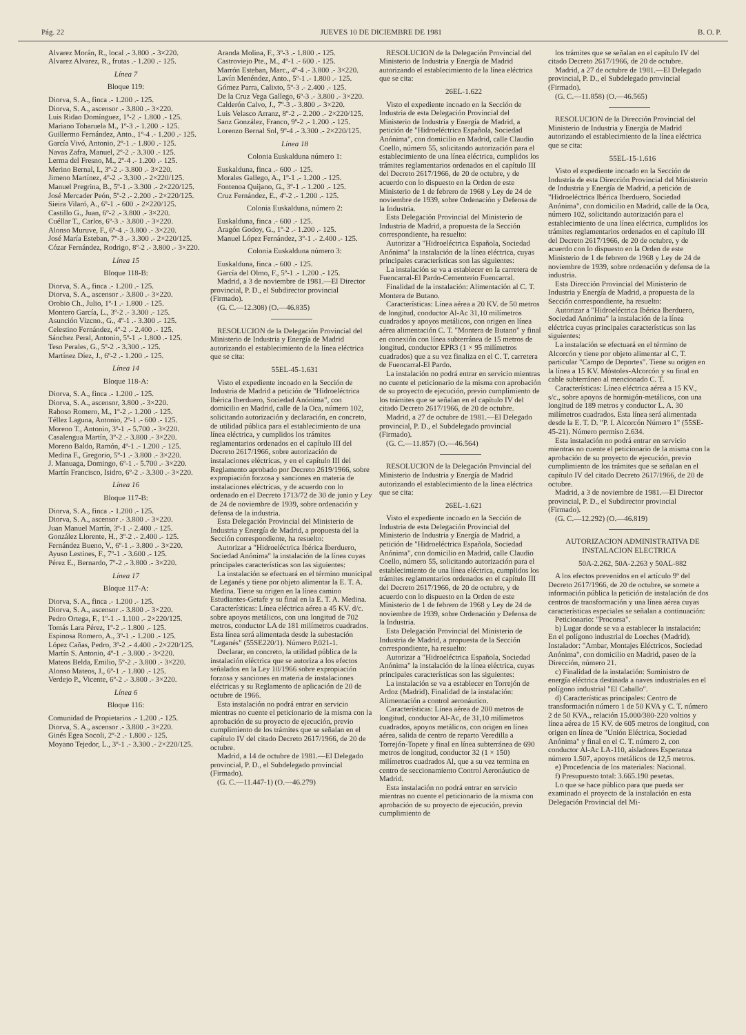Pág. 22 JUEVES 10 DE DICIEMBRE DE 1981 B. O. P.
Alvarez Morán, R., local .- 3.800 .- 3×220.
Alvarez Alvarez, R., frutas .- 1.200 .- 125.
Línea 7
Bloque 119:
Diorva, S. A., finca .- 1.200 .- 125.
Diorva, S. A., ascensor .- 3.800 .- 3×220.
Luis Ridao Domínguez, 1º-2 .- 1.800 .- 125.
Mariano Tobaruela M., 1º-3 .- 1.200 .- 125.
Guillermo Fernández, Anto., 1º-4 .- 1.200 .- 125.
García Vivó, Antonio, 2º-1 .- 1.800 .- 125.
Navas Zafra, Manuel, 2º-2 .- 3.300 .- 125.
Lerma del Fresno, M., 2º-4 .- 1.200 .- 125.
Merino Bernal, I., 3º-2 .- 3.800 .- 3×220.
Jimeno Martínez, 4º-2 .- 3.300 .- 2×220/125.
Manuel Pregrina, B., 5º-1 .- 3.300 .- 2×220/125.
José Mercader Peón, 5º-2 .- 2.200 .- 2×220/125.
Sieira Vilaró, A., 6º-1 .- 600 .- 2×220/125.
Castillo G., Juan, 6º-2 .- 3.800 .- 3×220.
Cuéllar T., Carlos, 6º-3 .- 3.800 .- 3×220.
Alonso Muruve, F., 6º-4 .- 3.800 .- 3×220.
José María Esteban, 7º-3 .- 3.300 .- 2×220/125.
Cózar Fernández, Rodrigo, 8º-2 .- 3.800 .- 3×220.
Línea 15
Bloque 118-B:
Diorva, S. A., finca .- 1.200 .- 125.
Diorva, S. A., ascensor .- 3.800 .- 3×220.
Orobio Ch., Julio, 1º-1 .- 1.800 .- 125.
Montero García, L., 3º-2 .- 3.300 .- 125.
Asunción Vizcno., G., 4º-1 .- 3.300 .- 125.
Celestino Fernández, 4º-2 .- 2.400 .- 125.
Sánchez Peral, Antonio, 5º-1 .- 1.800 .- 125.
Teso Perales, G., 5º-2 .- 3.300 .- 125.
Martínez Díez, J., 6º-2 .- 1.200 .- 125.
Línea 14
Bloque 118-A:
Diorva, S. A., finca .- 1.200 .- 125.
Diorva, S. A., ascensor, 3.800 .- 3×220.
Raboso Romero, M., 1º-2 .- 1.200 .- 125.
Téllez Laguna, Antonio, 2º-1 .- 600 .- 125.
Moreno T., Antonio, 3º-1 .- 5.700 .- 3×220.
Casalengua Martín, 3º-2 .- 3.800 .- 3×220.
Moreno Baldo, Ramón, 4º-1 .- 1.200 .- 125.
Medina F., Gregorio, 5º-1 .- 3.800 .- 3×220.
J. Manuaga, Domingo, 6º-1 .- 5.700 .- 3×220.
Martín Francisco, Isidro, 6º-2 .- 3.300 .- 3×220.
Línea 16
Bloque 117-B:
Diorva, S. A., finca .- 1.200 .- 125.
Diorva, S. A., ascensor .- 3.800 .- 3×220.
Juan Manuel Martín, 3º-1 .- 2.400 .- 125.
González Llorente, H., 3º-2 .- 2.400 .- 125.
Fernández Bueno, V., 6º-1 .- 3.800 .- 3×220.
Ayuso Lestines, F., 7º-1 .- 3.600 .- 125.
Pérez E., Bernardo, 7º-2 .- 3.800 .- 3×220.
Línea 17
Bloque 117-A:
Diorva, S. A., finca .- 1.200 .- 125.
Diorva, S. A., ascensor .- 3.800 .- 3×220.
Pedro Ortega, F., 1º-1 .- 1.100 .- 2×220/125.
Tomás Lara Pérez, 1º-2 .- 1.800 .- 125.
Espinosa Romero, A., 3º-1 .- 1.200 .- 125.
López Cañas, Pedro, 3º-2 .- 4.400 .- 2×220/125.
Martín S. Antonio, 4º-1 .- 3.800 .- 3×220.
Mateos Belda, Emilio, 5º-2 .- 3.800 .- 3×220.
Alonso Mateos, J., 6º-1 .- 1.800 .- 125.
Verdejo P., Vicente, 6º-2 .- 3.800 .- 3×220.
Línea 6
Bloque 116:
Comunidad de Propietarios .- 1.200 .- 125.
Diorva, S. A., ascensor .- 3.800 .- 3×220.
Ginés Egea Socoli, 2º-2 .- 1.800 .- 125.
Moyano Tejedor, L., 3º-1 .- 3.300 .- 2×220/125.
Aranda Molina, F., 3º-3 .- 1.800 .- 125.
Castroviejo Pte., M., 4º-1 .- 600 .- 125.
Marrón Esteban, Marc., 4º-4 .- 3.800 .- 3×220.
Lavín Menéndez, Anto., 5º-1 .- 1.800 .- 125.
Gómez Parra, Calixto, 5º-3 .- 2.400 .- 125.
De la Cruz Vega Gallego, 6º-3 .- 3.800 .- 3×220.
Calderón Calvo, J., 7º-3 .- 3.800 .- 3×220.
Luis Velasco Arranz, 8º-2 .- 2.200 .- 2×220/125.
Sanz González, Franco, 9º-2 .- 1.200 .- 125.
Lorenzo Bernal Sol, 9º-4 .- 3.300 .- 2×220/125.
Línea 18
Colonia Euskalduna número 1:
Euskalduna, finca .- 600 .- 125.
Morales Gallego, A., 1º-1 .- 1.200 .- 125.
Fontenoa Quijano, G., 3º-1 .- 1.200 .- 125.
Cruz Fernández, E., 4º-2 .- 1.200 .- 125.
Colonia Euskalduna, número 2:
Euskalduna, finca .- 600 .- 125.
Aragón Godoy, G., 1º-2 .- 1.200 .- 125.
Manuel López Fernández, 3º-1 .- 2.400 .- 125.
Colonia Euskalduna número 3:
Euskalduna, finca .- 600 .- 125.
García del Olmo, F., 5º-1 .- 1.200 .- 125.
Madrid, a 3 de noviembre de 1981.—El Director provincial, P. D., el Subdirector provincial (Firmado).
(G. C.—12.308) (O.—46.835)
RESOLUCION de la Delegación Provincial del Ministerio de Industria y Energía de Madrid autorizando el establecimiento de la línea eléctrica que se cita:
55EL-45-1.631
Visto el expediente incoado en la Sección de Industria de Madrid a petición de "Hidroeléctrica Ibérica Iberduero, Sociedad Anónima", con domicilio en Madrid, calle de la Oca, número 102, solicitando autorización y declaración, en concreto, de utilidad pública para el establecimiento de una línea eléctrica, y cumplidos los trámites reglamentarios ordenados en el capítulo III del Decreto 2617/1966, sobre autorización de instalaciones eléctricas, y en el capítulo III del Reglamento aprobado por Decreto 2619/1966, sobre expropiación forzosa y sanciones en materia de instalaciones eléctricas, y de acuerdo con lo ordenado en el Decreto 1713/72 de 30 de junio y Ley de 24 de noviembre de 1939, sobre ordenación y defensa de la industria.
Esta Delegación Provincial del Ministerio de Industria y Energía de Madrid, a propuesta del la Sección correspondiente, ha resuelto:
Autorizar a "Hidroeléctrica Ibérica Iberduero, Sociedad Anónima" la instalación de la línea cuyas principales características son las siguientes:
La instalación se efectuará en el término municipal de Leganés y tiene por objeto alimentar la E. T. A. Medina. Tiene su origen en la línea camino Estudiantes-Getafe y su final en la E. T. A. Medina. Características: Línea eléctrica aérea a 45 KV. d/c. sobre apoyos metálicos, con una longitud de 702 metros, conductor LA de 181 milímetros cuadrados. Esta línea será alimentada desde la subestación "Leganés" (55SE220/1). Número P.021-1.
Declarar, en concreto, la utilidad pública de la instalación eléctrica que se autoriza a los efectos señalados en la Ley 10/1966 sobre expropiación forzosa y sanciones en materia de instalaciones eléctricas y su Reglamento de aplicación de 20 de octubre de 1966.
Esta instalación no podrá entrar en servicio mientras no cuente el peticionario de la misma con la aprobación de su proyecto de ejecución, previo cumplimiento de los trámites que se señalan en el capítulo IV del citado Decreto 2617/1966, de 20 de octubre.
Madrid, a 14 de octubre de 1981.—El Delegado provincial, P. D., el Subdelegado provincial (Firmado).
(G. C.—11.447-1) (O.—46.279)
RESOLUCION de la Delegación Provincial del Ministerio de Industria y Energía de Madrid autorizando el establecimiento de la línea eléctrica que se cita:
26EL-1.622
Visto el expediente incoado en la Sección de Industria de esta Delegación Provincial del Ministerio de Industria y Energía de Madrid, a petición de "Hidroeléctrica Española, Sociedad Anónima", con domicilio en Madrid, calle Claudio Coello, número 55, solicitando autorización para el establecimiento de una línea eléctrica, cumplidos los trámites reglamentarios ordenados en el capítulo III del Decreto 2617/1966, de 20 de octubre, y de acuerdo con lo dispuesto en la Orden de este Ministerio de 1 de febrero de 1968 y Ley de 24 de noviembre de 1939, sobre Ordenación y Defensa de la Industria.
Esta Delegación Provincial del Ministerio de Industria de Madrid, a propuesta de la Sección correspondiente, ha resuelto:
Autorizar a "Hidroeléctrica Española, Sociedad Anónima" la instalación de la línea eléctrica, cuyas principales características son las siguientes:
La instalación se va a establecer en la carretera de Fuencarral-El Pardo-Cementerio Fuencarral.
Finalidad de la instalación: Alimentación al C. T. Montera de Butano.
Características: Línea aérea a 20 KV. de 50 metros de longitud, conductor Al-Ac 31,10 milímetros cuadrados y apoyos metálicos, con origen en línea aérea alimentación C. T. "Montera de Butano" y final en conexión con línea subterránea de 15 metros de longitud, conductor EPR3 (1 × 95 milímetros cuadrados) que a su vez finaliza en el C. T. carretera de Fuencarral-El Pardo.
La instalación no podrá entrar en servicio mientras no cuente el peticionario de la misma con aprobación de su proyecto de ejecución, previo cumplimiento de los trámites que se señalan en el capítulo IV del citado Decreto 2617/1966, de 20 de octubre.
Madrid, a 27 de octubre de 1981.—El Delegado provincial, P. D., el Subdelegado provincial (Firmado).
(G. C.—11.857) (O.—46.564)
RESOLUCION de la Delegación Provincial del Ministerio de Industria y Energía de Madrid autorizando el establecimiento de la línea eléctrica que se cita:
26EL-1.621
Visto el expediente incoado en la Sección de Industria de esta Delegación Provincial del Ministerio de Industria y Energía de Madrid, a petición de "Hidroeléctrica Española, Sociedad Anónima", con domicilio en Madrid, calle Claudio Coello, número 55, solicitando autorización para el establecimiento de una línea eléctrica, cumplidos los trámites reglamentarios ordenados en el capítulo III del Decreto 2617/1966, de 20 de octubre, y de acuerdo con lo dispuesto en la Orden de este Ministerio de 1 de febrero de 1968 y Ley de 24 de noviembre de 1939, sobre Ordenación y Defensa de la Industria.
Esta Delegación Provincial del Ministerio de Industria de Madrid, a propuesta de la Sección correspondiente, ha resuelto:
Autorizar a "Hidroeléctrica Española, Sociedad Anónima" la instalación de la línea eléctrica, cuyas principales características son las siguientes:
La instalación se va a establecer en Torrejón de Ardoz (Madrid). Finalidad de la instalación: Alimentación a control aeronáutico.
Características: Línea aérea de 200 metros de longitud, conductor Al-Ac, de 31,10 milímetros cuadrados, apoyos metálicos, con origen en línea aérea, salida de centro de reparto Veredilla a Torrejón-Topete y final en línea subterránea de 690 metros de longitud, conductor 32 (1 × 150) milímetros cuadrados Al, que a su vez termina en centro de seccionamiento Control Aeronáutico de Madrid.
Esta instalación no podrá entrar en servicio mientras no cuente el peticionario de la misma con aprobación de su proyecto de ejecución, previo cumplimiento de
los trámites que se señalan en el capítulo IV del citado Decreto 2617/1966, de 20 de octubre.
Madrid, a 27 de octubre de 1981.—El Delegado provincial, P. D., el Subdelegado provincial (Firmado).
(G. C.—11.858) (O.—46.565)
RESOLUCION de la Dirección Provincial del Ministerio de Industria y Energía de Madrid autorizando el establecimiento de la línea eléctrica que se cita:
55EL-15-1.616
Visto el expediente incoado en la Sección de Industria de esta Dirección Provincial del Ministerio de Industria y Energía de Madrid, a petición de "Hidroeléctrica Ibérica Iberduero, Sociedad Anónima", con domicilio en Madrid, calle de la Oca, número 102, solicitando autorización para el establecimiento de una línea eléctrica, cumplidos los trámites reglamentarios ordenados en el capítulo III del Decreto 2617/1966, de 20 de octubre, y de acuerdo con lo dispuesto en la Orden de este Ministerio de 1 de febrero de 1968 y Ley de 24 de noviembre de 1939, sobre ordenación y defensa de la industria.
Esta Dirección Provincial del Ministerio de Industria y Energía de Madrid, a propuesta de la Sección correspondiente, ha resuelto:
Autorizar a "Hidroeléctrica Ibérica Iberduero, Sociedad Anónima" la instalación de la línea eléctrica cuyas principales características son las siguientes:
La instalación se efectuará en el término de Alcorcón y tiene por objeto alimentar al C. T. particular "Campo de Deportes". Tiene su origen en la línea a 15 KV. Móstoles-Alcorcón y su final en cable subterráneo al mencionado C. T.
Características: Línea eléctrica aérea a 15 KV., s/c., sobre apoyos de hormigón-metálicos, con una longitud de 189 metros y conductor L. A. 30 milímetros cuadrados. Esta línea será alimentada desde la E. T. D. "P. I. Alcorcón Número 1" (55SE-45-21). Número permiso 2.634.
Esta instalación no podrá entrar en servicio mientras no cuente el peticionario de la misma con la aprobación de su proyecto de ejecución, previo cumplimiento de los trámites que se señalan en el capítulo IV del citado Decreto 2617/1966, de 20 de octubre.
Madrid, a 3 de noviembre de 1981.—El Director provincial, P. D., el Subdirector provincial (Firmado).
(G. C.—12.292) (O.—46.819)
AUTORIZACION ADMINISTRATIVA DE INSTALACION ELECTRICA
50A-2.262, 50A-2.263 y 50AL-882
A los efectos prevenidos en el artículo 9º del Decreto 2617/1966, de 20 de octubre, se somete a información pública la petición de instalación de dos centros de transformación y una línea aérea cuyas características especiales se señalan a continuación:
Peticionario: "Procorsa".
b) Lugar donde se va a establecer la instalación: En el polígono industrial de Loeches (Madrid). Instalador: "Ambar, Montajes Eléctricos, Sociedad Anónima", con domicilio en Madrid, paseo de la Dirección, número 21.
c) Finalidad de la instalación: Suministro de energía eléctrica destinada a naves industriales en el polígono industrial "El Caballo".
d) Características principales: Centro de transformación número 1 de 50 KVA y C. T. número 2 de 50 KVA., relación 15.000/380-220 voltios y línea aérea de 15 KV. de 605 metros de longitud, con origen en línea de "Unión Eléctrica, Sociedad Anónima" y final en el C. T. número 2, con conductor Al-Ac LA-110, aisladores Esperanza número 1.507, apoyos metálicos de 12,5 metros.
e) Procedencia de los materiales: Nacional.
f) Presupuesto total: 3.665.190 pesetas.
Lo que se hace público para que pueda ser examinado el proyecto de la instalación en esta Delegación Provincial del Mi-